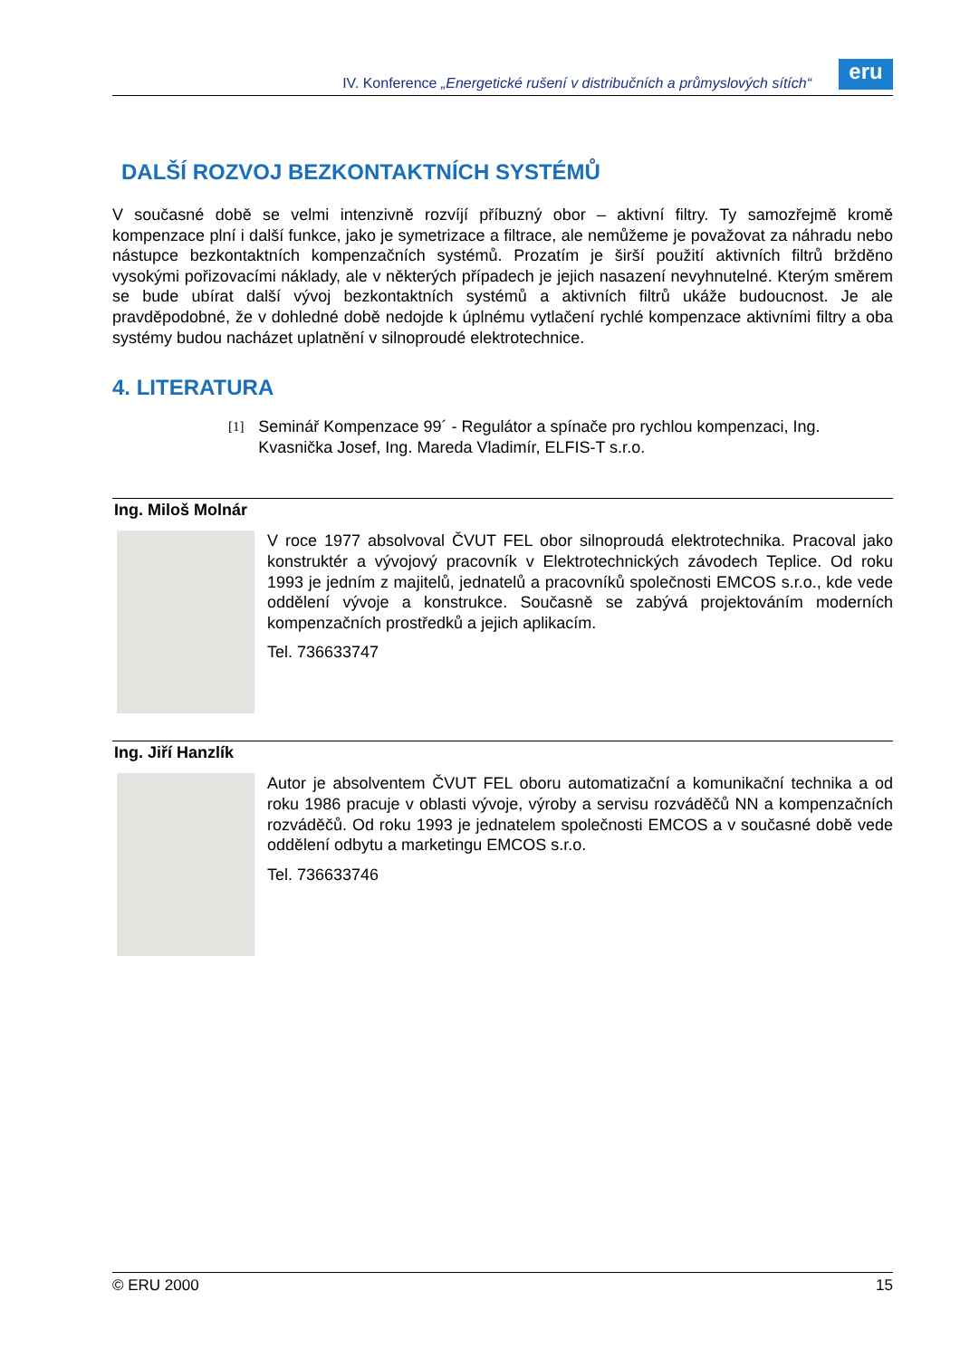IV. Konference „Energetické rušení v distribučních a průmyslových sítích“
eru
DALŠÍ ROZVOJ BEZKONTAKTNÍCH SYSTÉMŮ
V současné době se velmi intenzivně rozvíjí příbuzný obor – aktivní filtry. Ty samozřejmě kromě kompenzace plní i další funkce, jako je symetrizace a filtrace, ale nemůžeme je považovat za náhradu nebo nástupce bezkontaktních kompenzačních systémů. Prozatím je širší použití aktivních filtrů bržděno vysokými pořizovacími náklady, ale v některých případech je jejich nasazení nevyhnutelné. Kterým směrem se bude ubírat další vývoj bezkontaktních systémů a aktivních filtrů ukáže budoucnost. Je ale pravděpodobné, že v dohledné době nedojde k úplnému vytlačení rychlé kompenzace aktivními filtry a oba systémy budou nacházet uplatnění v silnoproudé elektrotechnice.
4. LITERATURA
[1] Seminář Kompenzace 99´ - Regulátor a spínače pro rychlou kompenzaci, Ing. Kvasnička Josef, Ing. Mareda Vladimír, ELFIS-T s.r.o.
Ing. Miloš Molnár
V roce 1977 absolvoval ČVUT FEL obor silnoproudá elektrotechnika. Pracoval jako konstruktér a vývojový pracovník v Elektrotechnických závodech Teplice. Od roku 1993 je jedním z majitelů, jednatelů a pracovníků společnosti EMCOS s.r.o., kde vede oddělení vývoje a konstrukce. Současně se zabývá projektováním moderních kompenzačních prostředků a jejich aplikacím.
Tel. 736633747
Ing. Jiří Hanzlík
Autor je absolventem ČVUT FEL oboru automatizační a komunikační technika a od roku 1986 pracuje v oblasti vývoje, výroby a servisu rozváděčů NN a kompenzačních rozváděčů. Od roku 1993 je jednatelem společnosti EMCOS a v současné době vede oddělení odbytu a marketingu EMCOS s.r.o.
Tel. 736633746
© ERU 2000 15